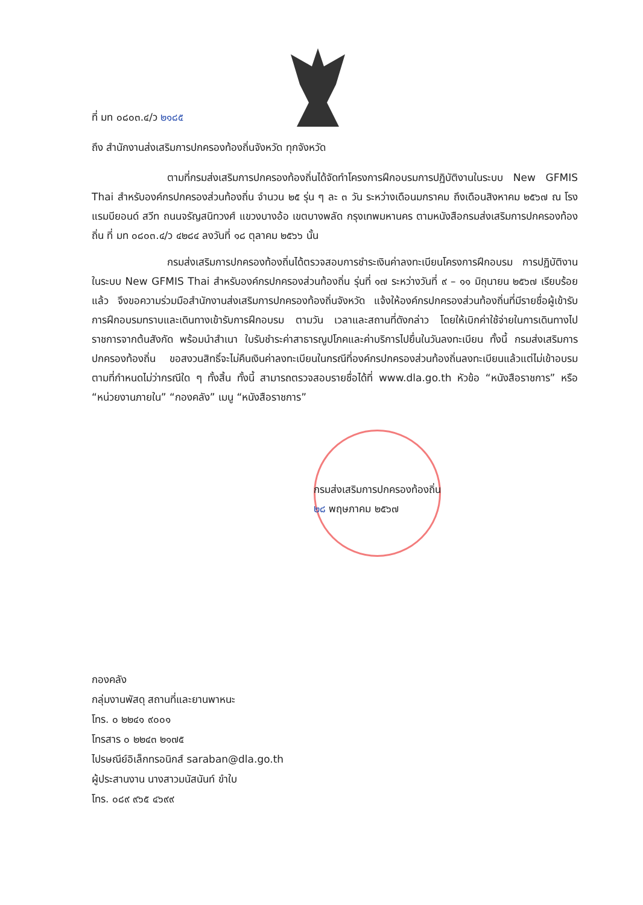ที่ มท ๐๘๐๓.๔/ว ๒๑๘๕
ถึง สำนักงานส่งเสริมการปกครองท้องถิ่นจังหวัด ทุกจังหวัด
ตามที่กรมส่งเสริมการปกครองท้องถิ่นได้จัดทำโครงการฝึกอบรมการปฏิบัติงานในระบบ New GFMIS Thai สำหรับองค์กรปกครองส่วนท้องถิ่น จำนวน ๒๕ รุ่น ๆ ละ ๓ วัน ระหว่างเดือนมกราคม ถึงเดือนสิงหาคม ๒๕๖๗ ณ โรงแรมบียอนด์ สวีท ถนนจรัญสนิทวงศ์ แขวงบางอ้อ เขตบางพลัด กรุงเทพมหานคร ตามหนังสือกรมส่งเสริมการปกครองท้องถิ่น ที่ มท ๐๘๐๓.๔/ว ๔๒๘๔ ลงวันที่ ๑๘ ตุลาคม ๒๕๖๖ นั้น
กรมส่งเสริมการปกครองท้องถิ่นได้ตรวจสอบการชำระเงินค่าลงทะเบียนโครงการฝึกอบรม การปฏิบัติงานในระบบ New GFMIS Thai สำหรับองค์กรปกครองส่วนท้องถิ่น รุ่นที่ ๑๗ ระหว่างวันที่ ๙ – ๑๑ มิถุนายน ๒๕๖๗ เรียบร้อยแล้ว จึงขอความร่วมมือสำนักงานส่งเสริมการปกครองท้องถิ่นจังหวัด แจ้งให้องค์กรปกครองส่วนท้องถิ่นที่มีรายชื่อผู้เข้ารับการฝึกอบรมทราบและเดินทางเข้ารับการฝึกอบรม ตามวัน เวลาและสถานที่ดังกล่าว โดยให้เบิกค่าใช้จ่ายในการเดินทางไปราชการจากต้นสังกัด พร้อมนำสำเนา ใบรับชำระค่าสาธารณูปโภคและค่าบริการไปยื่นในวันลงทะเบียน ทั้งนี้ กรมส่งเสริมการปกครองท้องถิ่น ขอสงวนสิทธิ์จะไม่คืนเงินค่าลงทะเบียนในกรณีที่องค์กรปกครองส่วนท้องถิ่นลงทะเบียนแล้วแต่ไม่เข้าอบรม ตามที่กำหนดไม่ว่ากรณีใด ๆ ทั้งสิ้น ทั้งนี้ สามารถตรวจสอบรายชื่อได้ที่ www.dla.go.th หัวข้อ “หนังสือราชการ” หรือ “หน่วยงานภายใน” “กองคลัง” เมนู “หนังสือราชการ”
กรมส่งเสริมการปกครองท้องถิ่น
๒๘ พฤษภาคม ๒๕๖๗
กองคลัง
กลุ่มงานพัสดุ สถานที่และยานพาหนะ
โทร. ๐ ๒๒๔๑ ๙๐๐๑
โทรสาร ๐ ๒๒๔๓ ๒๑๗๕
ไปรษณีย์อิเล็กทรอนิกส์ saraban@dla.go.th
ผู้ประสานงาน นางสาวมนัสนันท์ ขำใบ
โทร. ๐๘๙ ๙๖๕ ๔๖๙๙